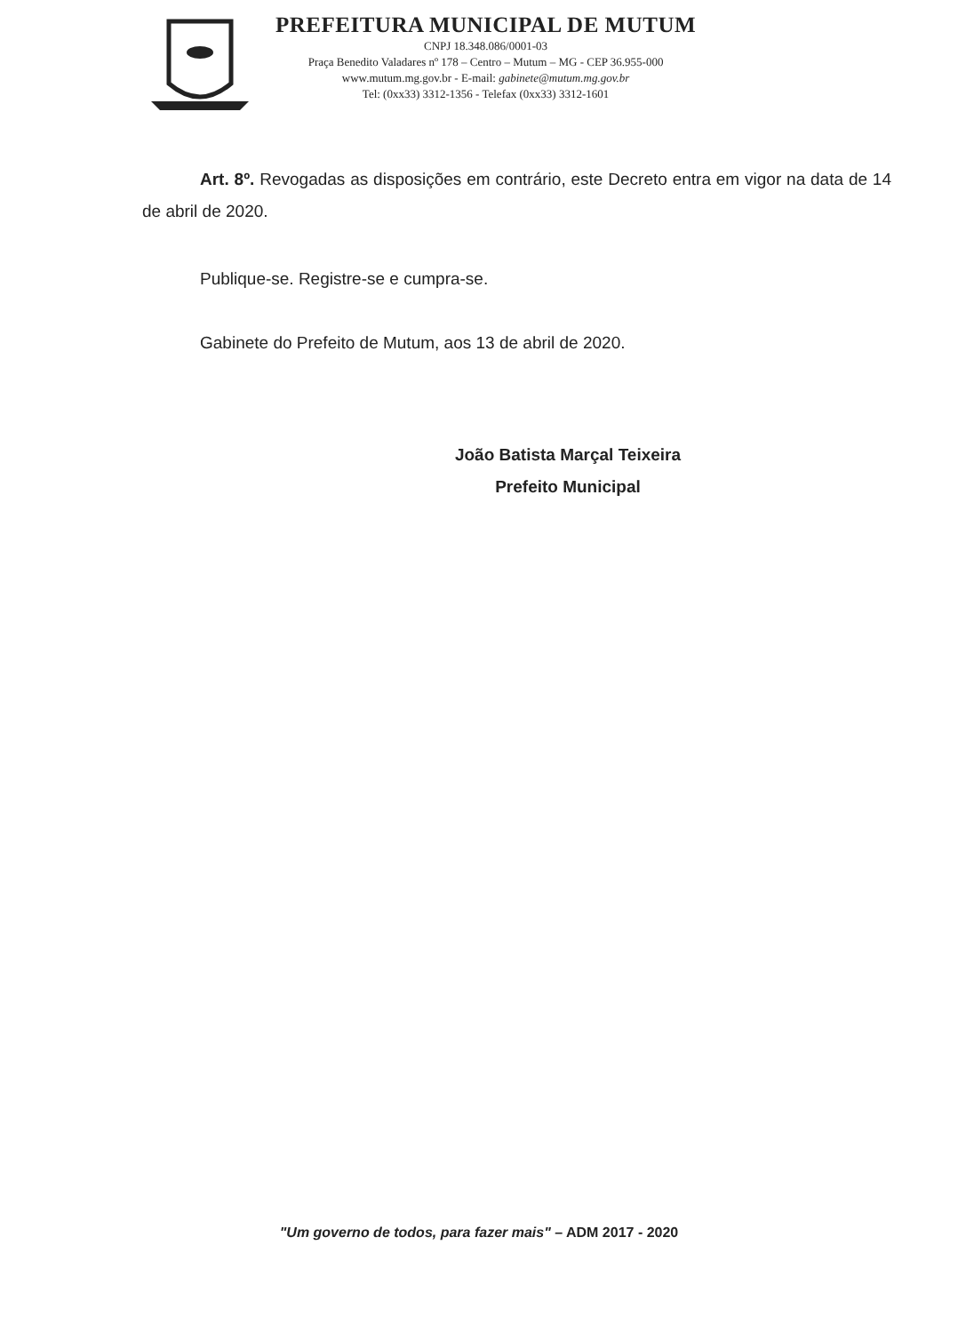PREFEITURA MUNICIPAL DE MUTUM
CNPJ 18.348.086/0001-03
Praça Benedito Valadares nº 178 – Centro – Mutum – MG - CEP 36.955-000
www.mutum.mg.gov.br - E-mail: gabinete@mutum.mg.gov.br
Tel: (0xx33) 3312-1356 - Telefax (0xx33) 3312-1601
Art. 8º. Revogadas as disposições em contrário, este Decreto entra em vigor na data de 14 de abril de 2020.
Publique-se. Registre-se e cumpra-se.
Gabinete do Prefeito de Mutum, aos 13 de abril de 2020.
João Batista Marçal Teixeira
Prefeito Municipal
"Um governo de todos, para fazer mais" – ADM 2017 - 2020